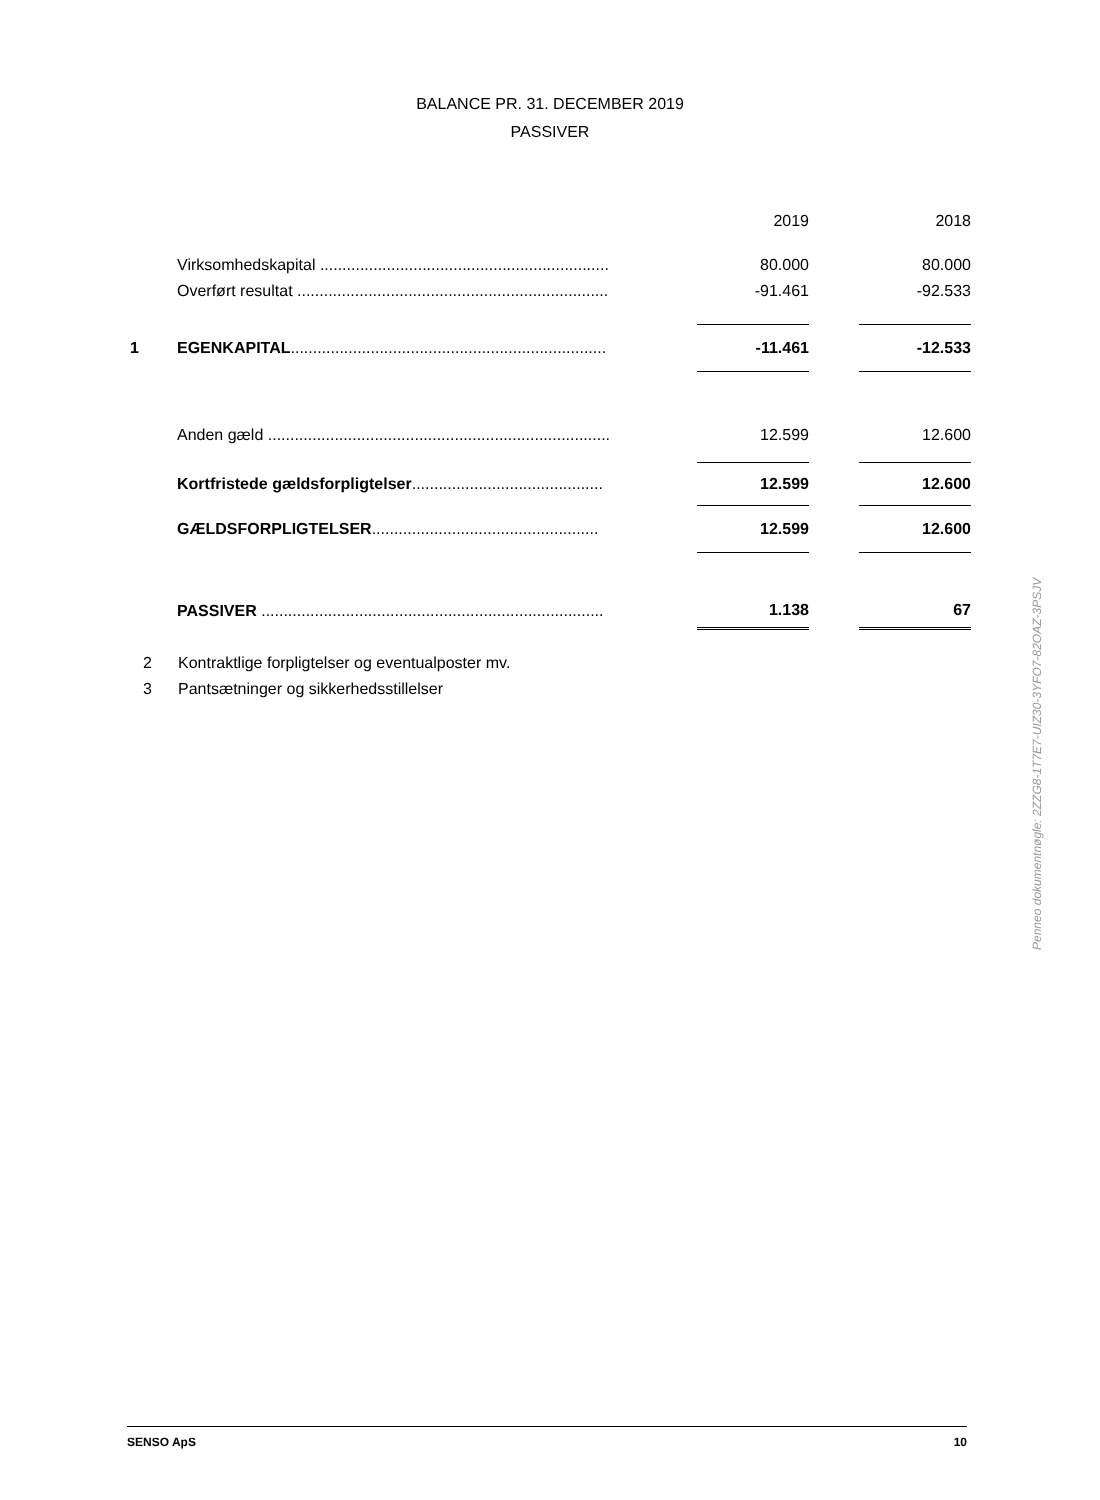BALANCE PR. 31. DECEMBER 2019
PASSIVER
| | | | 2019 | | 2018 |
| | Virksomhedskapital ................................................................. | | 80.000 | | 80.000 |
| | Overført resultat ...................................................................... | | -91.461 | | -92.533 |
| 1 | EGENKAPITAL ....................................................................... | | -11.461 | | -12.533 |
| | Anden gæld ............................................................................. | | 12.599 | | 12.600 |
| | Kortfristede gældsforpligtelser ........................................... | | 12.599 | | 12.600 |
| | GÆLDSFORPLIGTELSER ................................................... | | 12.599 | | 12.600 |
| | PASSIVER ............................................................................. | | 1.138 | | 67 |
2 Kontraktlige forpligtelser og eventualposter mv.
3 Pantsætninger og sikkerhedsstillelser
Penneo dokumentnøgle: 2ZZG8-1T7E7-UIZ30-3YFO7-82OAZ-3PSJV
SENSO ApS 10